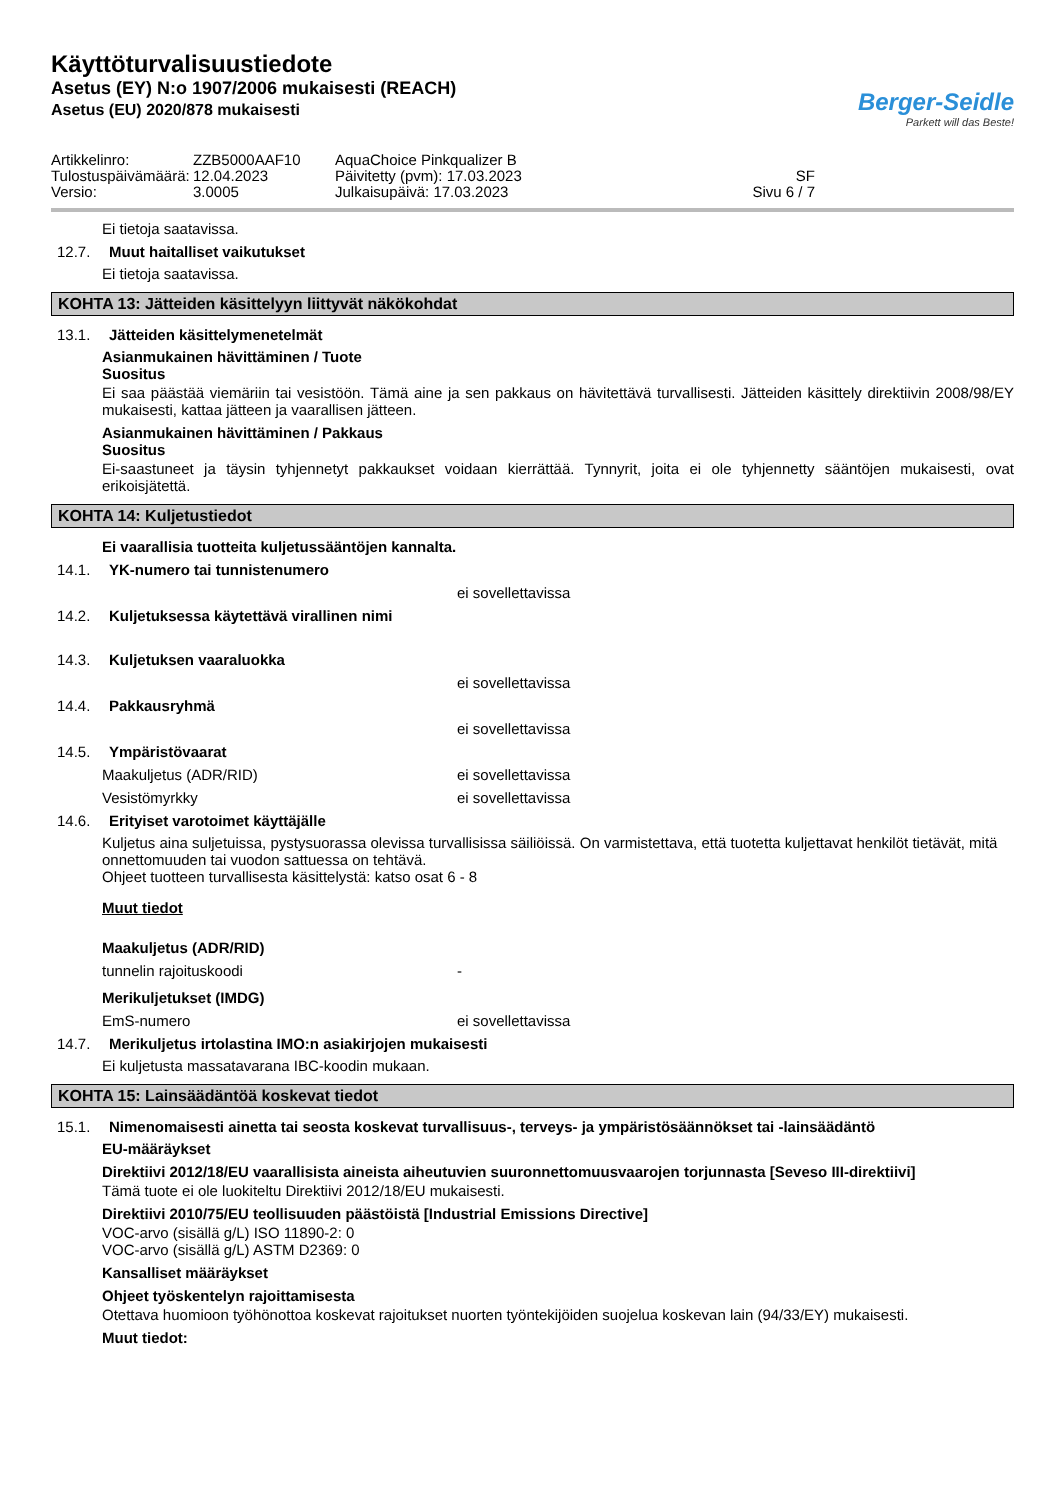Käyttöturvalisuustiedote
Asetus (EY) N:o 1907/2006 mukaisesti (REACH)
Asetus (EU) 2020/878 mukaisesti
Berger-Seidle
Parkett will das Beste!
Artikkelinro:
ZZB5000AAF10
AquaChoice Pinkqualizer B
Tulostuspäivämäärä:
12.04.2023
Päivitetty (pvm): 17.03.2023
SF
Versio:
3.0005
Julkaisupäivä: 17.03.2023
Sivu 6 / 7
Ei tietoja saatavissa.
12.7. Muut haitalliset vaikutukset
Ei tietoja saatavissa.
KOHTA 13: Jätteiden käsittelyyn liittyvät näkökohdat
13.1. Jätteiden käsittelymenetelmät
Asianmukainen hävittäminen / Tuote
Suositus
Ei saa päästää viemäriin tai vesistöön. Tämä aine ja sen pakkaus on hävitettävä turvallisesti. Jätteiden käsittely direktiivin 2008/98/EY mukaisesti, kattaa jätteen ja vaarallisen jätteen.
Asianmukainen hävittäminen / Pakkaus
Suositus
Ei-saastuneet ja täysin tyhjennetyt pakkaukset voidaan kierrättää. Tynnyrit, joita ei ole tyhjennetty sääntöjen mukaisesti, ovat erikoisjätettä.
KOHTA 14: Kuljetustiedot
Ei vaarallisia tuotteita kuljetussääntöjen kannalta.
14.1. YK-numero tai tunnistenumero
ei sovellettavissa
14.2. Kuljetuksessa käytettävä virallinen nimi
14.3. Kuljetuksen vaaraluokka
ei sovellettavissa
14.4. Pakkausryhmä
ei sovellettavissa
14.5. Ympäristövaarat
Maakuljetus (ADR/RID) ei sovellettavissa
Vesistömyrkky ei sovellettavissa
14.6. Erityiset varotoimet käyttäjälle
Kuljetus aina suljetuissa, pystysuorassa olevissa turvallisissa säiliöissä. On varmistettava, että tuotetta kuljettavat henkilöt tietävät, mitä onnettomuuden tai vuodon sattuessa on tehtävä.
Ohjeet tuotteen turvallisesta käsittelystä: katso osat 6 - 8
Muut tiedot
Maakuljetus (ADR/RID)
tunnelin rajoituskoodi -
Merikuljetukset (IMDG)
EmS-numero ei sovellettavissa
14.7. Merikuljetus irtolastina IMO:n asiakirjojen mukaisesti
Ei kuljetusta massatavarana IBC-koodin mukaan.
KOHTA 15: Lainsäädäntöä koskevat tiedot
15.1. Nimenomaisesti ainetta tai seosta koskevat turvallisuus-, terveys- ja ympäristösäännökset tai -lainsäädäntö
EU-määräykset
Direktiivi 2012/18/EU vaarallisista aineista aiheutuvien suuronnettomuusvaarojen torjunnasta [Seveso III-direktiivi]
Tämä tuote ei ole luokiteltu Direktiivi 2012/18/EU mukaisesti.
Direktiivi 2010/75/EU teollisuuden päästöistä [Industrial Emissions Directive]
VOC-arvo (sisällä g/L) ISO 11890-2: 0
VOC-arvo (sisällä g/L) ASTM D2369: 0
Kansalliset määräykset
Ohjeet työskentelyn rajoittamisesta
Otettava huomioon työhönottoa koskevat rajoitukset nuorten työntekijöiden suojelua koskevan lain (94/33/EY) mukaisesti.
Muut tiedot: